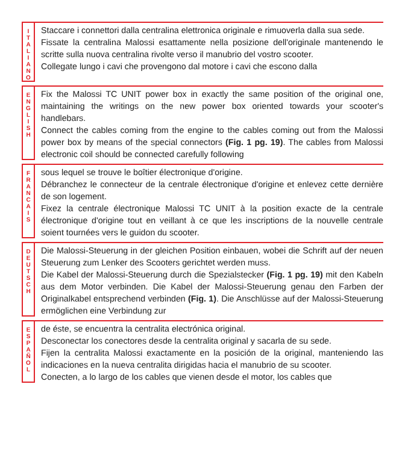I
T
A
L
I
A
N
O
Staccare i connettori dalla centralina elettronica originale e rimuoverla dalla sua sede.
Fissate la centralina Malossi esattamente nella posizione dell'originale mantenendo le scritte sulla nuova centralina rivolte verso il manubrio del vostro scooter.
Collegate lungo i cavi che provengono dal motore i cavi che escono dalla
E
N
G
L
I
S
H
Fix the Malossi TC UNIT power box in exactly the same position of the original one, maintaining the writings on the new power box oriented towards your scooter's handlebars.
Connect the cables coming from the engine to the cables coming out from the Malossi power box by means of the special connectors (Fig. 1 pg. 19). The cables from Malossi electronic coil should be connected carefully following
F
R
A
N
C
A
I
S
sous lequel se trouve le boîtier électronique d'origine.
Débranchez le connecteur de la centrale électronique d'origine et enlevez cette dernière de son logement.
Fixez la centrale électronique Malossi TC UNIT à la position exacte de la centrale électronique d'origine tout en veillant à ce que les inscriptions de la nouvelle centrale soient tournées vers le guidon du scooter.
D
E
U
T
S
C
H
Die Malossi-Steuerung in der gleichen Position einbauen, wobei die Schrift auf der neuen Steuerung zum Lenker des Scooters gerichtet werden muss.
Die Kabel der Malossi-Steuerung durch die Spezialstecker (Fig. 1 pg. 19) mit den Kabeln aus dem Motor verbinden. Die Kabel der Malossi-Steuerung genau den Farben der Originalkabel entsprechend verbinden (Fig. 1). Die Anschlüsse auf der Malossi-Steuerung ermöglichen eine Verbindung zur
E
S
P
A
Ñ
O
L
de éste, se encuentra la centralita electrónica original.
Desconectar los conectores desde la centralita original y sacarla de su sede.
Fijen la centralita Malossi exactamente en la posición de la original, manteniendo las indicaciones en la nueva centralita dirigidas hacia el manubrio de su scooter.
Conecten, a lo largo de los cables que vienen desde el motor, los cables que